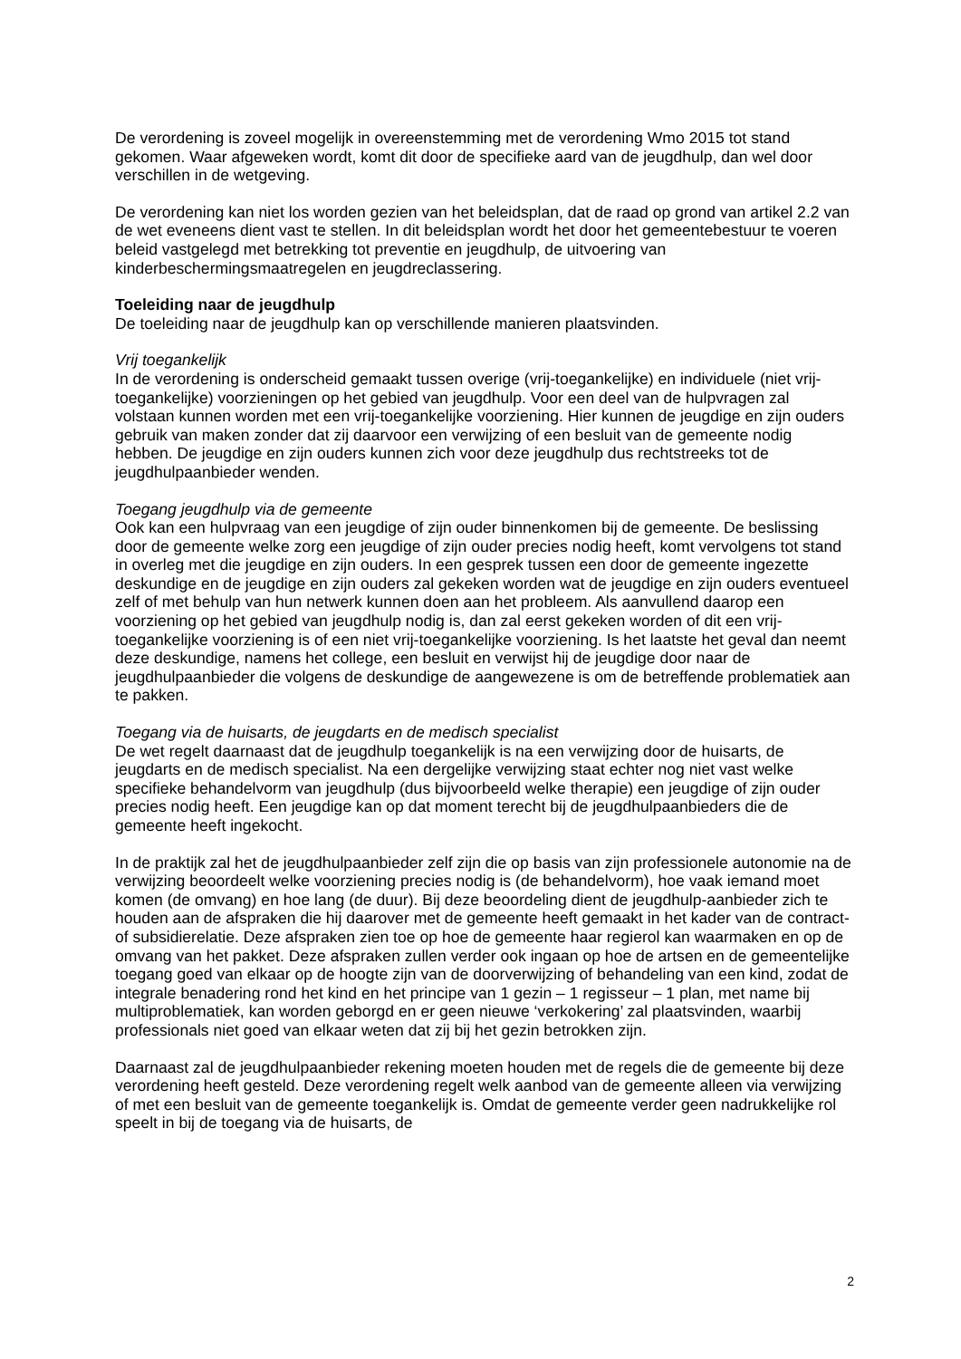De verordening is zoveel mogelijk in overeenstemming met de verordening Wmo 2015 tot stand gekomen. Waar afgeweken wordt, komt dit door de specifieke aard van de jeugdhulp, dan wel door verschillen in de wetgeving.
De verordening kan niet los worden gezien van het beleidsplan, dat de raad op grond van artikel 2.2 van de wet eveneens dient vast te stellen. In dit beleidsplan wordt het door het gemeentebestuur te voeren beleid vastgelegd met betrekking tot preventie en jeugdhulp, de uitvoering van kinderbeschermingsmaatregelen en jeugdreclassering.
Toeleiding naar de jeugdhulp
De toeleiding naar de jeugdhulp kan op verschillende manieren plaatsvinden.
Vrij toegankelijk
In de verordening is onderscheid gemaakt tussen overige (vrij-toegankelijke) en individuele (niet vrij-toegankelijke) voorzieningen op het gebied van jeugdhulp. Voor een deel van de hulpvragen zal volstaan kunnen worden met een vrij-toegankelijke voorziening. Hier kunnen de jeugdige en zijn ouders gebruik van maken zonder dat zij daarvoor een verwijzing of een besluit van de gemeente nodig hebben. De jeugdige en zijn ouders kunnen zich voor deze jeugdhulp dus rechtstreeks tot de jeugdhulpaanbieder wenden.
Toegang jeugdhulp via de gemeente
Ook kan een hulpvraag van een jeugdige of zijn ouder binnenkomen bij de gemeente. De beslissing door de gemeente welke zorg een jeugdige of zijn ouder precies nodig heeft, komt vervolgens tot stand in overleg met die jeugdige en zijn ouders. In een gesprek tussen een door de gemeente ingezette deskundige en de jeugdige en zijn ouders zal gekeken worden wat de jeugdige en zijn ouders eventueel zelf of met behulp van hun netwerk kunnen doen aan het probleem. Als aanvullend daarop een voorziening op het gebied van jeugdhulp nodig is, dan zal eerst gekeken worden of dit een vrij-toegankelijke voorziening is of een niet vrij-toegankelijke voorziening. Is het laatste het geval dan neemt deze deskundige, namens het college, een besluit en verwijst hij de jeugdige door naar de jeugdhulpaanbieder die volgens de deskundige de aangewezene is om de betreffende problematiek aan te pakken.
Toegang via de huisarts, de jeugdarts en de medisch specialist
De wet regelt daarnaast dat de jeugdhulp toegankelijk is na een verwijzing door de huisarts, de jeugdarts en de medisch specialist. Na een dergelijke verwijzing staat echter nog niet vast welke specifieke behandelvorm van jeugdhulp (dus bijvoorbeeld welke therapie) een jeugdige of zijn ouder precies nodig heeft. Een jeugdige kan op dat moment terecht bij de jeugdhulpaanbieders die de gemeente heeft ingekocht.
In de praktijk zal het de jeugdhulpaanbieder zelf zijn die op basis van zijn professionele autonomie na de verwijzing beoordeelt welke voorziening precies nodig is (de behandelvorm), hoe vaak iemand moet komen (de omvang) en hoe lang (de duur). Bij deze beoordeling dient de jeugdhulp-aanbieder zich te houden aan de afspraken die hij daarover met de gemeente heeft gemaakt in het kader van de contract- of subsidierelatie. Deze afspraken zien toe op hoe de gemeente haar regierol kan waarmaken en op de omvang van het pakket. Deze afspraken zullen verder ook ingaan op hoe de artsen en de gemeentelijke toegang goed van elkaar op de hoogte zijn van de doorverwijzing of behandeling van een kind, zodat de integrale benadering rond het kind en het principe van 1 gezin – 1 regisseur – 1 plan, met name bij multiproblematiek, kan worden geborgd en er geen nieuwe ‘verkokering’ zal plaatsvinden, waarbij professionals niet goed van elkaar weten dat zij bij het gezin betrokken zijn.
Daarnaast zal de jeugdhulpaanbieder rekening moeten houden met de regels die de gemeente bij deze verordening heeft gesteld. Deze verordening regelt welk aanbod van de gemeente alleen via verwijzing of met een besluit van de gemeente toegankelijk is. Omdat de gemeente verder geen nadrukkelijke rol speelt in bij de toegang via de huisarts, de
2